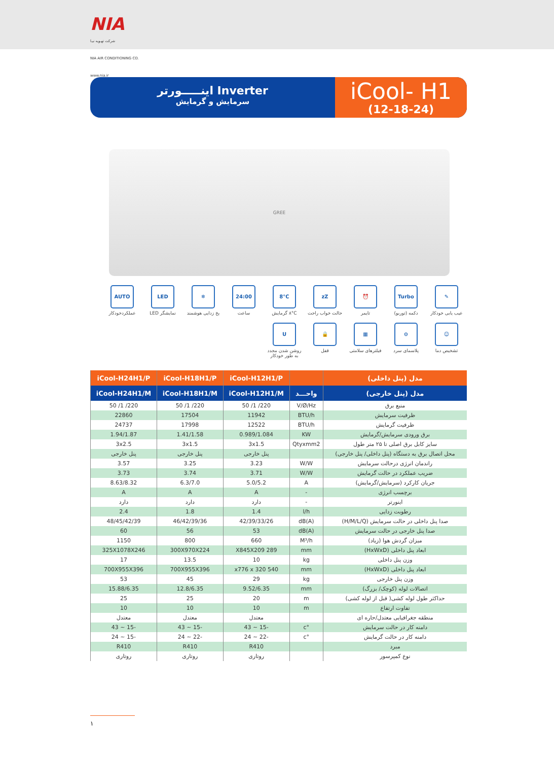NIA
شرکت تهـویه نیـا
NIA AIR CONDITIONING CO.
www.nia.ir
اینـــــورتر Inverter
سرمایش و گرمایش
iCool- H1
(12-18-24)
GREE
✎
عیب یابی خودکار
Turbo
دکمه (توربو)
⏰
تایمر
zZ
حالت خواب راحت
8°C
۸°C گرمایش
24:00
ساعت
❄
یخ زدایی هوشمند
LED
نمایشگر LED
AUTO
عملکردخودکار
☺
تشخیص دما
⊖
پلاسمای سرد
▦
فیلترهای سلامتی
🔒
قفل
Uروشن شدن مجدد به طور خودکار
| مدل (پنل داخلی) | | iCool-H12H1/P | iCool-H18H1/P | iCool-H24H1/P |
| --- | --- | --- | --- | --- |
| مدل (پنل خارجی) | واحـــد | iCool-H12H1/M | iCool-H18H1/M | iCool-H24H1/M |
| منبع برق | V/Ø/Hz | 220/ 1/ 50 | 220/ 1/ 50 | 220/ 1/ 50 |
| ظرفیت سرمایش | BTU/h | 11942 | 17504 | 22860 |
| ظرفیت گرمایش | BTU/h | 12522 | 17998 | 24737 |
| برق ورودی سرمایش/گرمایش | KW | 0.989/1.084 | 1.41/1.58 | 1.94/1.87 |
| سایز کابل برق اصلی تا ۲۵ متر طول | Qtyxmm2 | 3x1.5 | 3x1.5 | 3x2.5 |
| محل اتصال برق به دستگاه (پنل داخلی/ پنل خارجی) | | پنل خارجی | پنل خارجی | پنل خارجی |
| راندمان انرژی درحالت سرمایش | W/W | 3.23 | 3.25 | 3.57 |
| ضریب عملکرد در حالت گرمایش | W/W | 3.71 | 3.74 | 3.73 |
| جریان کارکرد (سرمایش/گرمایش) | A | 5.0/5.2 | 6.3/7.0 | 8.63/8.32 |
| برچسب انرژی | - | A | A | A |
| اینورتر | - | دارد | دارد | دارد |
| رطوبت زدایی | l/h | 1.4 | 1.8 | 2.4 |
| صدا پنل داخلی در حالت سرمایش (H/M/L/Q) | dB(A) | 42/39/33/26 | 46/42/39/36 | 48/45/42/39 |
| صدا پنل خارجی در حالت سرمایش | dB(A) | 53 | 56 | 60 |
| میزان گردش هوا (زیاد) | M³/h | 660 | 800 | 1150 |
| ابعاد پنل داخلی (HxWxD) | mm | 289 X845X209 | 300X970X224 | 325X1078X246 |
| وزن پنل داخلی | kg | 10 | 13.5 | 17 |
| ابعاد پنل داخلی (HxWxD) | mm | 540 x776 x 320 | 700X955X396 | 700X955X396 |
| وزن پنل خارجی | kg | 29 | 45 | 53 |
| اتصالات لوله (کوچک/ بزرگ) | mm | 9.52/6.35 | 12.8/6.35 | 15.88/6.35 |
| حداکثر طول لوله کشی( قبل از لوله کشی) | m | 20 | 25 | 25 |
| تفاوت ارتفاع | m | 10 | 10 | 10 |
| منطقه جغرافیایی معتدل/حاره ای | | معتدل | معتدل | معتدل |
| دامنه کار در حالت سرمایش | °c | -15 ~ 43 | -15 ~ 43 | -15 ~ 43 |
| دامنه کار در حالت گرمایش | °c | -22 ~ 24 | -22 ~ 24 | -15 ~ 24 |
| مبرد | | R410 | R410 | R410 |
| نوع کمپرسور | | روتاری | روتاری | روتاری |
۱